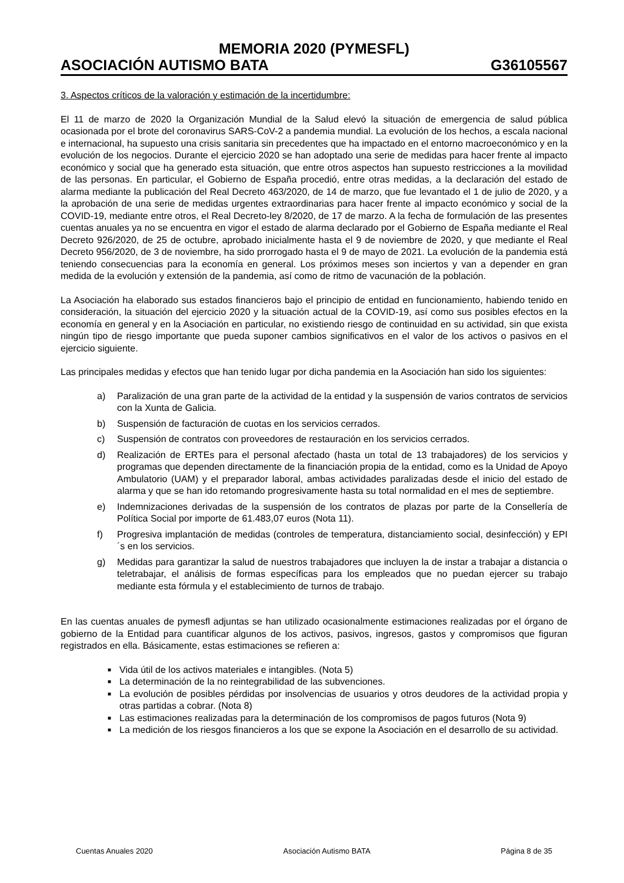MEMORIA 2020 (PYMESFL)
ASOCIACIÓN AUTISMO BATA G36105567
3. Aspectos críticos de la valoración y estimación de la incertidumbre:
El 11 de marzo de 2020 la Organización Mundial de la Salud elevó la situación de emergencia de salud pública ocasionada por el brote del coronavirus SARS-CoV-2 a pandemia mundial. La evolución de los hechos, a escala nacional e internacional, ha supuesto una crisis sanitaria sin precedentes que ha impactado en el entorno macroeconómico y en la evolución de los negocios. Durante el ejercicio 2020 se han adoptado una serie de medidas para hacer frente al impacto económico y social que ha generado esta situación, que entre otros aspectos han supuesto restricciones a la movilidad de las personas. En particular, el Gobierno de España procedió, entre otras medidas, a la declaración del estado de alarma mediante la publicación del Real Decreto 463/2020, de 14 de marzo, que fue levantado el 1 de julio de 2020, y a la aprobación de una serie de medidas urgentes extraordinarias para hacer frente al impacto económico y social de la COVID-19, mediante entre otros, el Real Decreto-ley 8/2020, de 17 de marzo. A la fecha de formulación de las presentes cuentas anuales ya no se encuentra en vigor el estado de alarma declarado por el Gobierno de España mediante el Real Decreto 926/2020, de 25 de octubre, aprobado inicialmente hasta el 9 de noviembre de 2020, y que mediante el Real Decreto 956/2020, de 3 de noviembre, ha sido prorrogado hasta el 9 de mayo de 2021. La evolución de la pandemia está teniendo consecuencias para la economía en general. Los próximos meses son inciertos y van a depender en gran medida de la evolución y extensión de la pandemia, así como de ritmo de vacunación de la población.
La Asociación ha elaborado sus estados financieros bajo el principio de entidad en funcionamiento, habiendo tenido en consideración, la situación del ejercicio 2020 y la situación actual de la COVID-19, así como sus posibles efectos en la economía en general y en la Asociación en particular, no existiendo riesgo de continuidad en su actividad, sin que exista ningún tipo de riesgo importante que pueda suponer cambios significativos en el valor de los activos o pasivos en el ejercicio siguiente.
Las principales medidas y efectos que han tenido lugar por dicha pandemia en la Asociación han sido los siguientes:
a) Paralización de una gran parte de la actividad de la entidad y la suspensión de varios contratos de servicios con la Xunta de Galicia.
b) Suspensión de facturación de cuotas en los servicios cerrados.
c) Suspensión de contratos con proveedores de restauración en los servicios cerrados.
d) Realización de ERTEs para el personal afectado (hasta un total de 13 trabajadores) de los servicios y programas que dependen directamente de la financiación propia de la entidad, como es la Unidad de Apoyo Ambulatorio (UAM) y el preparador laboral, ambas actividades paralizadas desde el inicio del estado de alarma y que se han ido retomando progresivamente hasta su total normalidad en el mes de septiembre.
e) Indemnizaciones derivadas de la suspensión de los contratos de plazas por parte de la Consellería de Política Social por importe de 61.483,07 euros (Nota 11).
f) Progresiva implantación de medidas (controles de temperatura, distanciamiento social, desinfección) y EPI´s en los servicios.
g) Medidas para garantizar la salud de nuestros trabajadores que incluyen la de instar a trabajar a distancia o teletrabajar, el análisis de formas específicas para los empleados que no puedan ejercer su trabajo mediante esta fórmula y el establecimiento de turnos de trabajo.
En las cuentas anuales de pymesfl adjuntas se han utilizado ocasionalmente estimaciones realizadas por el órgano de gobierno de la Entidad para cuantificar algunos de los activos, pasivos, ingresos, gastos y compromisos que figuran registrados en ella. Básicamente, estas estimaciones se refieren a:
■ Vida útil de los activos materiales e intangibles. (Nota 5)
■ La determinación de la no reintegrabilidad de las subvenciones.
■ La evolución de posibles pérdidas por insolvencias de usuarios y otros deudores de la actividad propia y otras partidas a cobrar. (Nota 8)
■ Las estimaciones realizadas para la determinación de los compromisos de pagos futuros (Nota 9)
■ La medición de los riesgos financieros a los que se expone la Asociación en el desarrollo de su actividad.
Cuentas Anuales 2020 Asociación Autismo BATA Página 8 de 35